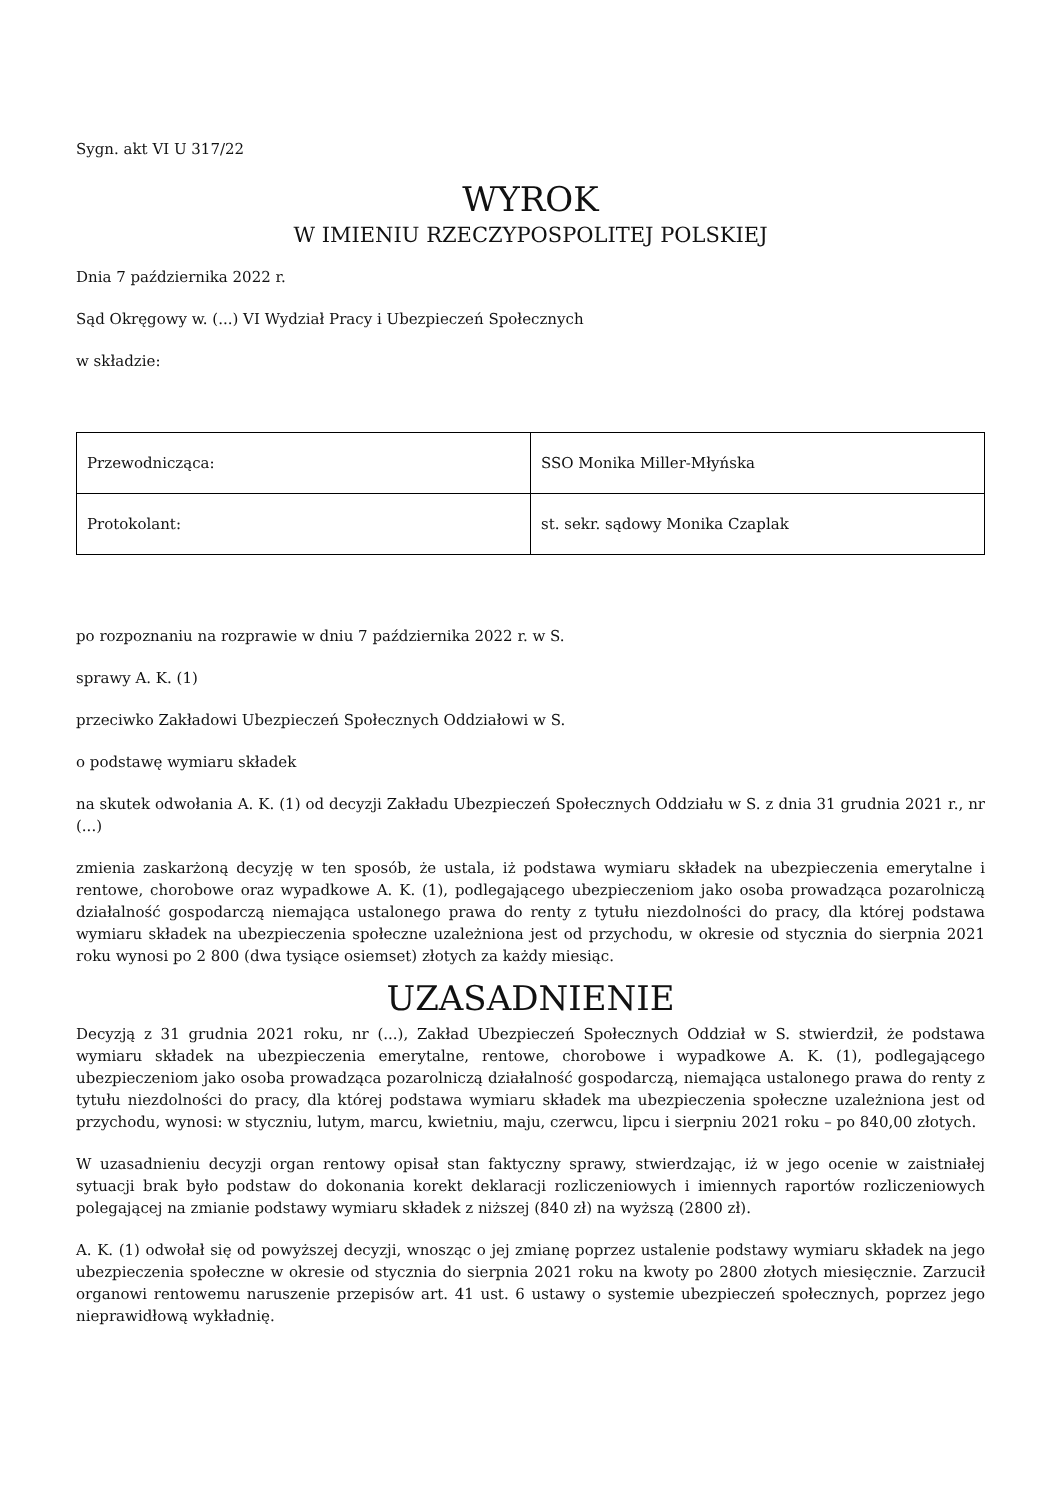Sygn. akt VI U 317/22
WYROK
W IMIENIU RZECZYPOSPOLITEJ POLSKIEJ
Dnia 7 października 2022 r.
Sąd Okręgowy w. (...) VI Wydział Pracy i Ubezpieczeń Społecznych
w składzie:
| Przewodnicząca: | SSO Monika Miller-Młyńska |
| Protokolant: | st. sekr. sądowy Monika Czaplak |
po rozpoznaniu na rozprawie w dniu 7 października 2022 r. w S.
sprawy A. K. (1)
przeciwko Zakładowi Ubezpieczeń Społecznych Oddziałowi w S.
o podstawę wymiaru składek
na skutek odwołania A. K. (1) od decyzji Zakładu Ubezpieczeń Społecznych Oddziału w S. z dnia 31 grudnia 2021 r., nr (...)
zmienia zaskarżoną decyzję w ten sposób, że ustala, iż podstawa wymiaru składek na ubezpieczenia emerytalne i rentowe, chorobowe oraz wypadkowe A. K. (1), podlegającego ubezpieczeniom jako osoba prowadząca pozarolniczą działalność gospodarczą niemająca ustalonego prawa do renty z tytułu niezdolności do pracy, dla której podstawa wymiaru składek na ubezpieczenia społeczne uzależniona jest od przychodu, w okresie od stycznia do sierpnia 2021 roku wynosi po 2 800 (dwa tysiące osiemset) złotych za każdy miesiąc.
UZASADNIENIE
Decyzją z 31 grudnia 2021 roku, nr (...), Zakład Ubezpieczeń Społecznych Oddział w S. stwierdził, że podstawa wymiaru składek na ubezpieczenia emerytalne, rentowe, chorobowe i wypadkowe A. K. (1), podlegającego ubezpieczeniom jako osoba prowadząca pozarolniczą działalność gospodarczą, niemająca ustalonego prawa do renty z tytułu niezdolności do pracy, dla której podstawa wymiaru składek ma ubezpieczenia społeczne uzależniona jest od przychodu, wynosi: w styczniu, lutym, marcu, kwietniu, maju, czerwcu, lipcu i sierpniu 2021 roku – po 840,00 złotych.
W uzasadnieniu decyzji organ rentowy opisał stan faktyczny sprawy, stwierdzając, iż w jego ocenie w zaistniałej sytuacji brak było podstaw do dokonania korekt deklaracji rozliczeniowych i imiennych raportów rozliczeniowych polegającej na zmianie podstawy wymiaru składek z niższej (840 zł) na wyższą (2800 zł).
A. K. (1) odwołał się od powyższej decyzji, wnosząc o jej zmianę poprzez ustalenie podstawy wymiaru składek na jego ubezpieczenia społeczne w okresie od stycznia do sierpnia 2021 roku na kwoty po 2800 złotych miesięcznie. Zarzucił organowi rentowemu naruszenie przepisów art. 41 ust. 6 ustawy o systemie ubezpieczeń społecznych, poprzez jego nieprawidłową wykładnię.